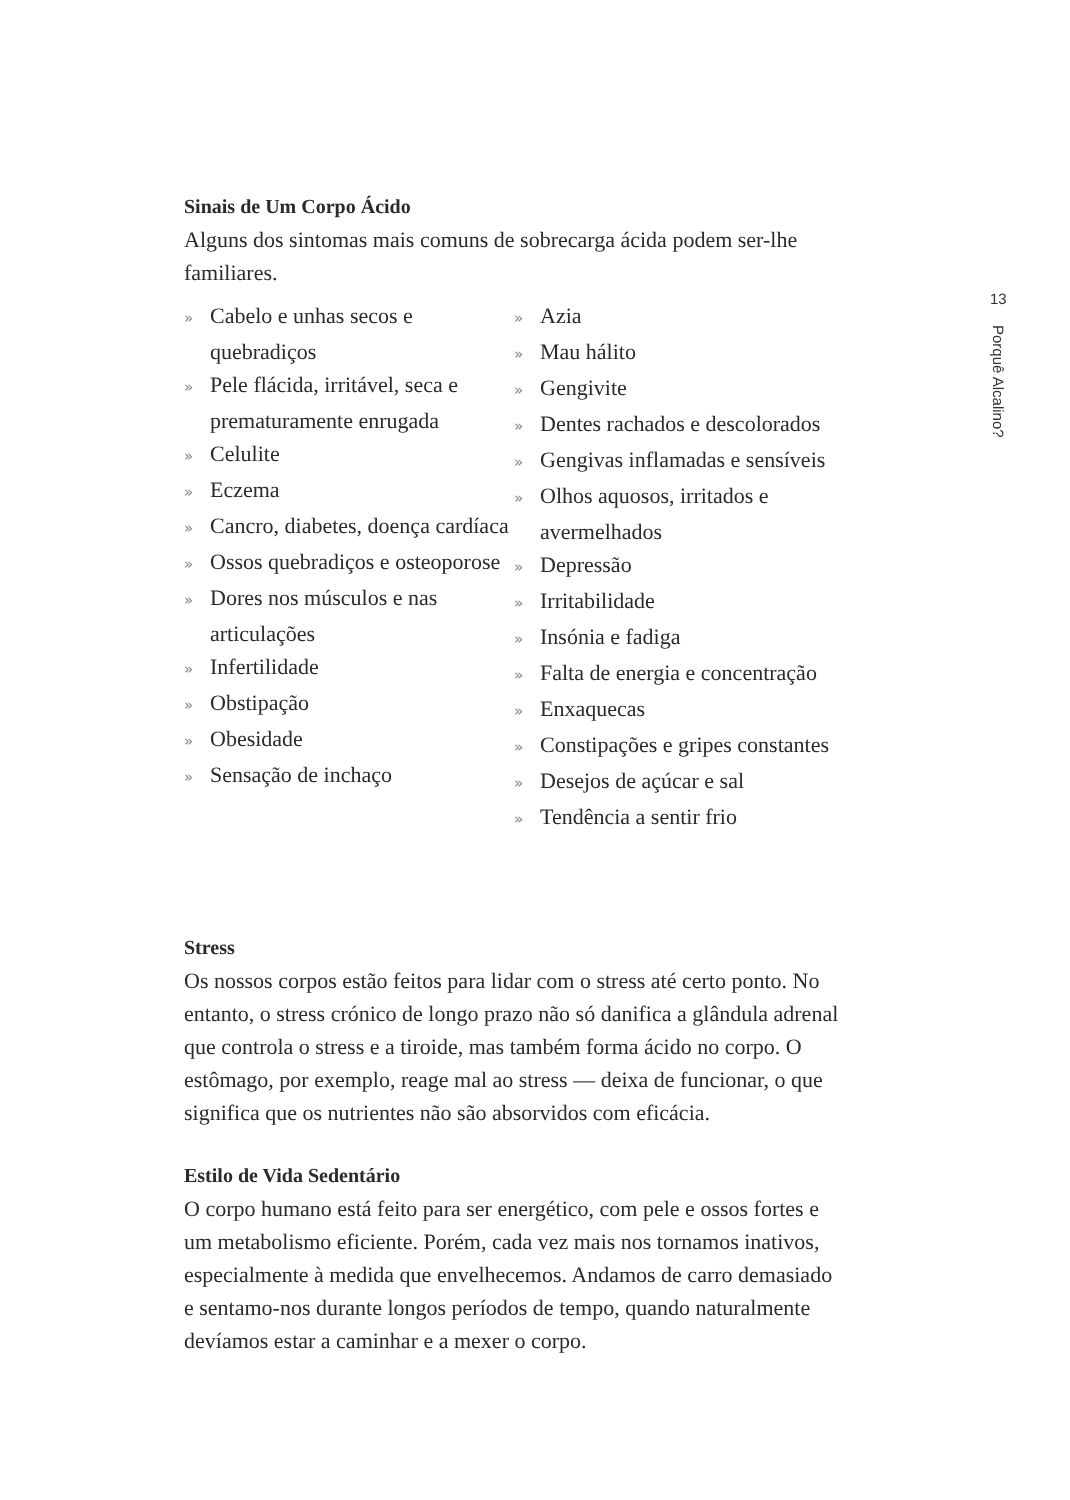13
Porquê Alcalino?
Sinais de Um Corpo Ácido
Alguns dos sintomas mais comuns de sobrecarga ácida podem ser-lhe familiares.
» Cabelo e unhas secos e quebradiços
» Pele flácida, irritável, seca e prematuramente enrugada
» Celulite
» Eczema
» Cancro, diabetes, doença cardíaca
» Ossos quebradiços e osteoporose
» Dores nos músculos e nas articulações
» Infertilidade
» Obstipação
» Obesidade
» Sensação de inchaço
» Azia
» Mau hálito
» Gengivite
» Dentes rachados e descolorados
» Gengivas inflamadas e sensíveis
» Olhos aquosos, irritados e avermelhados
» Depressão
» Irritabilidade
» Insónia e fadiga
» Falta de energia e concentração
» Enxaquecas
» Constipações e gripes constantes
» Desejos de açúcar e sal
» Tendência a sentir frio
Stress
Os nossos corpos estão feitos para lidar com o stress até certo ponto. No entanto, o stress crónico de longo prazo não só danifica a glândula adrenal que controla o stress e a tiroide, mas também forma ácido no corpo. O estômago, por exemplo, reage mal ao stress — deixa de funcionar, o que significa que os nutrientes não são absorvidos com eficácia.
Estilo de Vida Sedentário
O corpo humano está feito para ser energético, com pele e ossos fortes e um metabolismo eficiente. Porém, cada vez mais nos tornamos inativos, especialmente à medida que envelhecemos. Andamos de carro demasiado e sentamo-nos durante longos períodos de tempo, quando naturalmente devíamos estar a caminhar e a mexer o corpo.